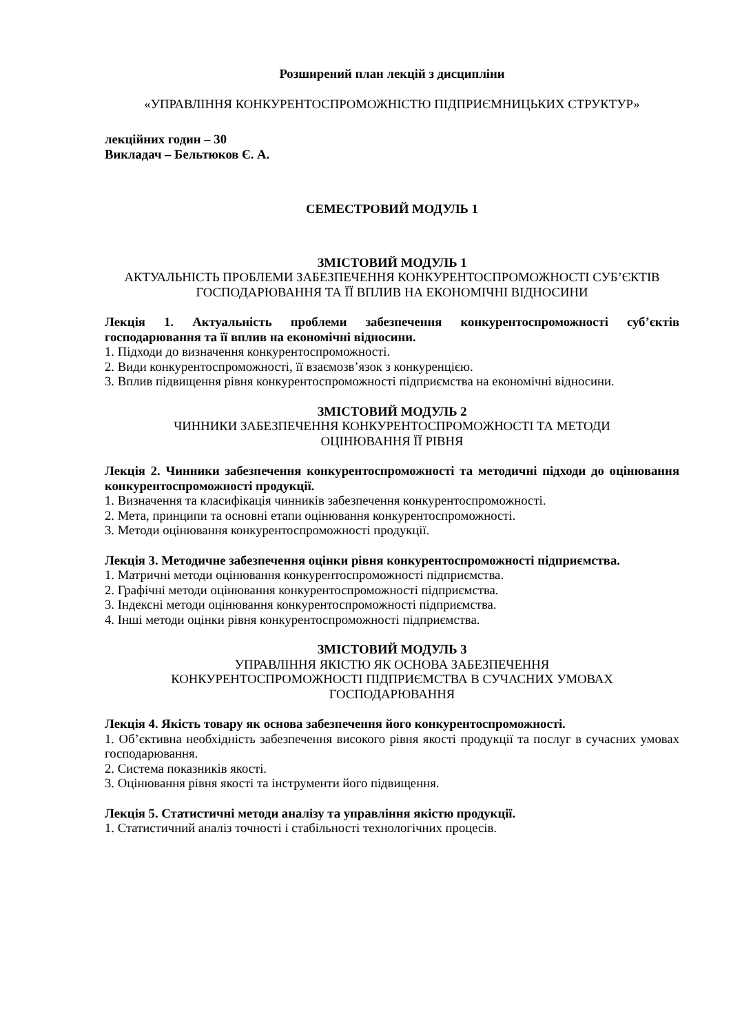Розширений план лекцій з дисципліни
«УПРАВЛІННЯ КОНКУРЕНТОСПРОМОЖНІСТЮ ПІДПРИЄМНИЦЬКИХ СТРУКТУР»
лекційних годин – 30
Викладач – Бельтюков Є. А.
СЕМЕСТРОВИЙ МОДУЛЬ 1
ЗМІСТОВИЙ МОДУЛЬ 1
АКТУАЛЬНІСТЬ ПРОБЛЕМИ ЗАБЕЗПЕЧЕННЯ КОНКУРЕНТОСПРОМОЖНОСТІ СУБ’ЄКТІВ ГОСПОДАРЮВАННЯ ТА ЇЇ ВПЛИВ НА ЕКОНОМІЧНІ ВІДНОСИНИ
Лекція 1. Актуальність проблеми забезпечення конкурентоспроможності суб’єктів господарювання та її вплив на економічні відносини.
1. Підходи до визначення конкурентоспроможності.
2. Види конкурентоспроможності, її взаємозв’язок з конкуренцією.
3. Вплив підвищення рівня конкурентоспроможності підприємства на економічні відносини.
ЗМІСТОВИЙ МОДУЛЬ 2
ЧИННИКИ ЗАБЕЗПЕЧЕННЯ КОНКУРЕНТОСПРОМОЖНОСТІ ТА МЕТОДИ
ОЦІНЮВАННЯ ЇЇ РІВНЯ
Лекція 2. Чинники забезпечення конкурентоспроможності та методичні підходи до оцінювання конкурентоспроможності продукції.
1. Визначення та класифікація чинників забезпечення конкурентоспроможності.
2. Мета, принципи та основні етапи оцінювання конкурентоспроможності.
3. Методи оцінювання конкурентоспроможності продукції.
Лекція 3. Методичне забезпечення оцінки рівня конкурентоспроможності підприємства.
1. Матричні методи оцінювання конкурентоспроможності підприємства.
2. Графічні методи оцінювання конкурентоспроможності підприємства.
3. Індексні методи оцінювання конкурентоспроможності підприємства.
4. Інші методи оцінки рівня конкурентоспроможності підприємства.
ЗМІСТОВИЙ МОДУЛЬ 3
УПРАВЛІННЯ ЯКІСТЮ ЯК ОСНОВА ЗАБЕЗПЕЧЕННЯ
КОНКУРЕНТОСПРОМОЖНОСТІ ПІДПРИЄМСТВА В СУЧАСНИХ УМОВАХ
ГОСПОДАРЮВАННЯ
Лекція 4. Якість товару як основа забезпечення його конкурентоспроможності.
1. Об’єктивна необхідність забезпечення високого рівня якості продукції та послуг в сучасних умовах господарювання.
2. Система показників якості.
3. Оцінювання рівня якості та інструменти його підвищення.
Лекція 5. Статистичні методи аналізу та управління якістю продукції.
1. Статистичний аналіз точності і стабільності технологічних процесів.